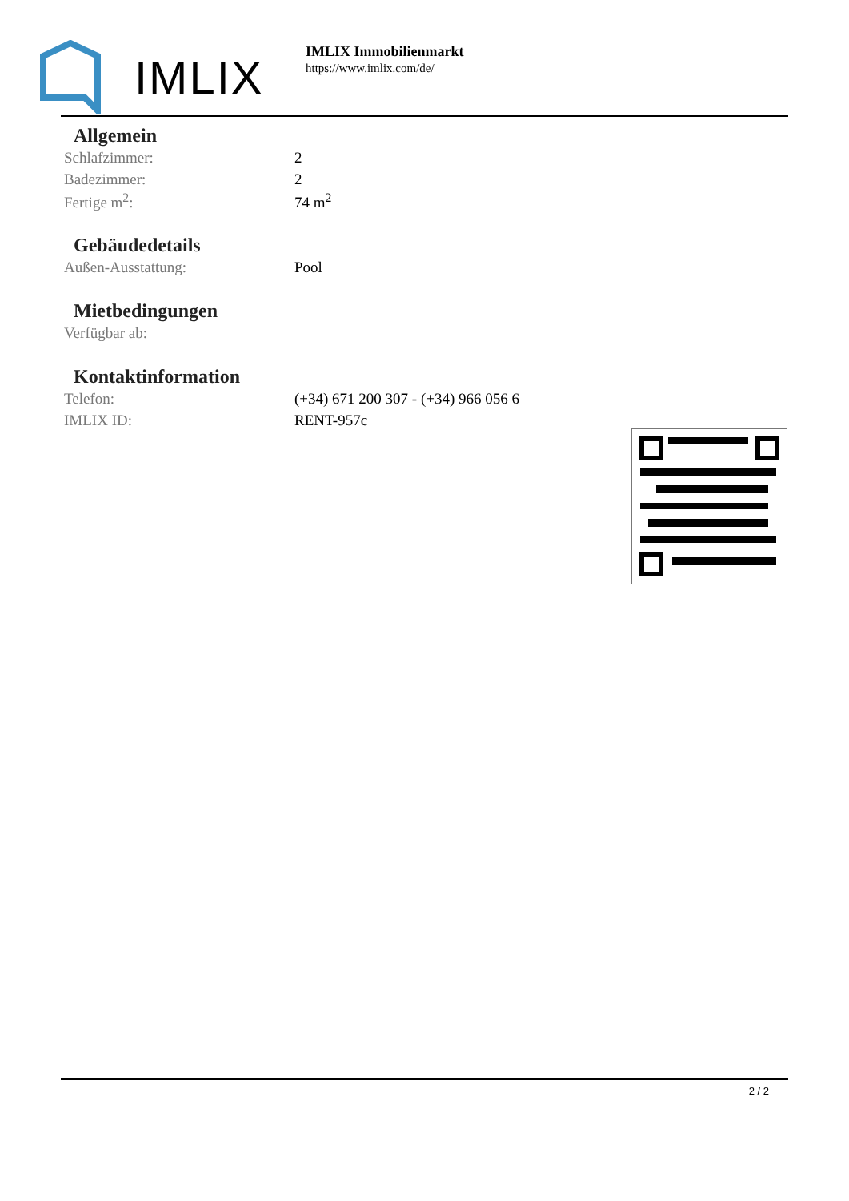IMLIX
IMLIX Immobilienmarkt
https://www.imlix.com/de/
Allgemein
| Schlafzimmer: | 2 |
| Badezimmer: | 2 |
| Fertige m<sup>2</sup>: | 74 m<sup>2</sup> |
Gebäudedetails
| Außen-Ausstattung: | Pool |
Mietbedingungen
| Verfügbar ab: | |
Kontaktinformation
| Telefon: | (+34) 671 200 307 - (+34) 966 056 6 |
| IMLIX ID: | RENT-957c |
2 / 2